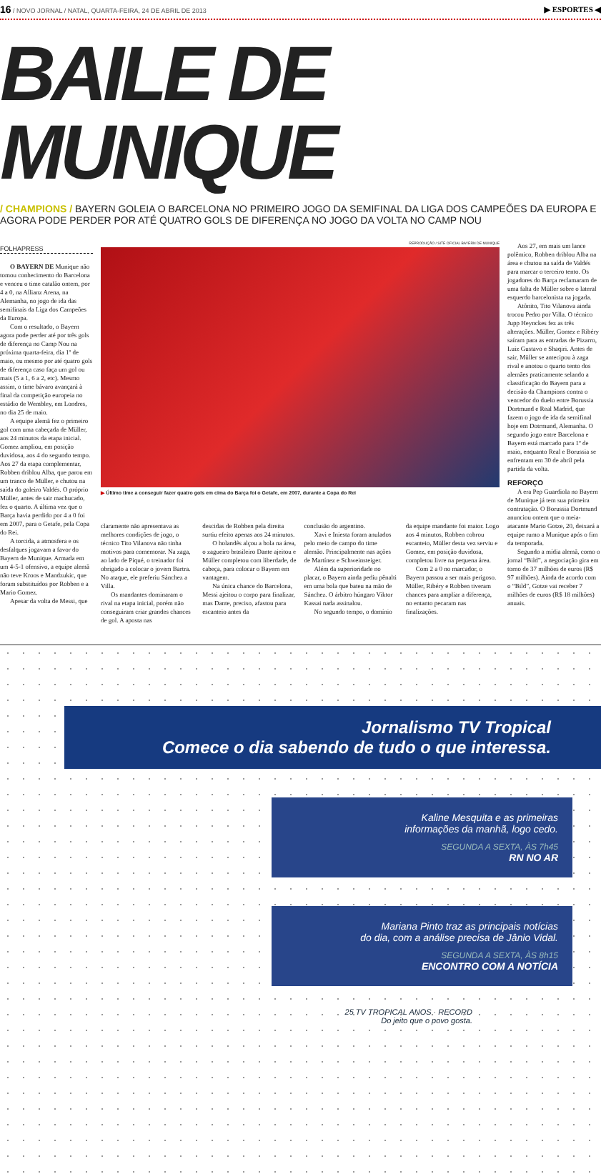16 / NOVO JORNAL / NATAL, QUARTA-FEIRA, 24 DE ABRIL DE 2013
▶ ESPORTES ◀
BAILE DE MUNIQUE
/ CHAMPIONS / BAYERN GOLEIA O BARCELONA NO PRIMEIRO JOGO DA SEMIFINAL DA LIGA DOS CAMPEÕES DA EUROPA E AGORA PODE PERDER POR ATÉ QUATRO GOLS DE DIFERENÇA NO JOGO DA VOLTA NO CAMP NOU
FOLHAPRESS
O BAYERN DE Munique não tomou conhecimento do Barcelona e venceu o time catalão ontem, por 4 a 0, na Allianz Arena, na Alemanha, no jogo de ida das semifinais da Liga dos Campeões da Europa.
Com o resultado, o Bayern agora pode perder até por três gols de diferença no Camp Nou na próxima quarta-feira, dia 1º de maio, ou mesmo por até quatro gols de diferença caso faça um gol ou mais (5 a 1, 6 a 2, etc). Mesmo assim, o time bávaro avançará à final da competição europeia no estádio de Wembley, em Londres, no dia 25 de maio.
A equipe alemã fez o primeiro gol com uma cabeçada de Müller, aos 24 minutos da etapa inicial. Gomez ampliou, em posição duvidosa, aos 4 do segundo tempo. Aos 27 da etapa complementar, Robben driblou Alba, que parou em um tranco de Müller, e chutou na saída do goleiro Valdés. O próprio Müller, antes de sair machucado, fez o quarto. A última vez que o Barça havia perdido por 4 a 0 foi em 2007, para o Getafe, pela Copa do Rei.
A torcida, a atmosfera e os desfalques jogavam a favor do Bayern de Munique. Armada em um 4-5-1 ofensivo, a equipe alemã não teve Kroos e Mandzukic, que foram substituídos por Robben e a Mario Gomez.
Apesar da volta de Messi, que
REPRODUÇÃO / SITE OFICIAL BAYERN DE MUNIQUE
▶ Último time a conseguir fazer quatro gols em cima do Barça foi o Getafe, em 2007, durante a Copa do Rei
claramente não apresentava as melhores condições de jogo, o técnico Tito Vilanova não tinha motivos para comemorar. Na zaga, ao lado de Piqué, o treinador foi obrigado a colocar o jovem Bartra. No ataque, ele preferiu Sánchez a Villa.
Os mandantes dominaram o rival na etapa inicial, porém não conseguiram criar grandes chances de gol. A aposta nas
descidas de Robben pela direita surtiu efeito apenas aos 24 minutos.
O holandês alçou a bola na área, o zagueiro brasileiro Dante ajeitou e Müller completou com liberdade, de cabeça, para colocar o Bayern em vantagem.
Na única chance do Barcelona, Messi ajeitou o corpo para finalizar, mas Dante, preciso, afastou para escanteio antes da
conclusão do argentino.
Xavi e Iniesta foram anulados pelo meio de campo do time alemão. Principalmente nas ações de Martínez e Schweinsteiger.
Além da superioridade no placar, o Bayern ainda pediu pênalti em uma bola que bateu na mão de Sánchez. O árbitro húngaro Viktor Kassai nada assinalou.
No segundo tempo, o domínio
da equipe mandante foi maior. Logo aos 4 minutos, Robben cobrou escanteio, Müller desta vez serviu e Gomez, em posição duvidosa, completou livre na pequena área.
Com 2 a 0 no marcador, o Bayern passou a ser mais perigoso. Müller, Ribéry e Robben tiveram chances para ampliar a diferença, no entanto pecaram nas finalizações.
Aos 27, em mais um lance polêmico, Robben driblou Alba na área e chutou na saída de Valdés para marcar o terceiro tento. Os jogadores do Barça reclamaram de uma falta de Müller sobre o lateral esquerdo barcelonista na jogada.
Atônito, Tito Vilanova ainda trocou Pedro por Villa. O técnico Jupp Heynckes fez as três alterações. Müller, Gomez e Ribéry saíram para as entradas de Pizarro, Luiz Gustavo e Shaqiri. Antes de sair, Müller se antecipou à zaga rival e anotou o quarto tento dos alemães praticamente selando a classificação do Bayern para a decisão da Champions contra o vencedor do duelo entre Borussia Dortmund e Real Madrid, que fazem o jogo de ida da semifinal hoje em Dotrmund, Alemanha. O segundo jogo entre Barcelona e Bayern está marcado para 1º de maio, enquanto Real e Borussia se enfrentam em 30 de abril pela partida da volta.
REFORÇO
A era Pep Guardiola no Bayern de Munique já tem sua primeira contratação. O Borussia Dortmund anunciou ontem que o meia-atacante Mario Gotze, 20, deixará a equipe rumo a Munique após o fim da temporada.
Segundo a mídia alemã, como o jornal “Bild”, a negociação gira em torno de 37 milhões de euros (R$ 97 milhões). Ainda de acordo com o “Bild”, Gotze vai receber 7 milhões de euros (R$ 18 milhões) anuais.
Jornalismo TV Tropical
Comece o dia sabendo de tudo o que interessa.
Kaline Mesquita e as primeiras
informações da manhã, logo cedo.
SEGUNDA A SEXTA, ÀS 7h45
RN NO AR
Mariana Pinto traz as principais notícias
do dia, com a análise precisa de Jânio Vidal.
SEGUNDA A SEXTA, ÀS 8h15
ENCONTRO COM A NOTÍCIA
25 TV TROPICAL ANOS · RECORD
Do jeito que o povo gosta.